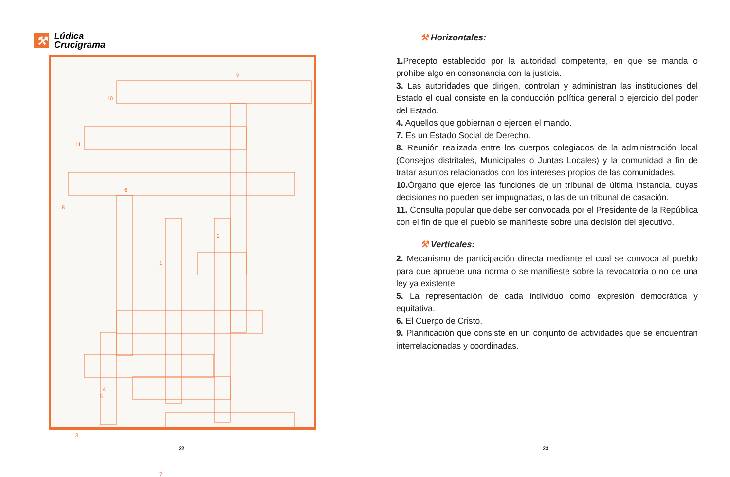⚒
Lúdica
Crucigrama
9
10
11
6
8
2
1
4
5
3
7
22
⚒ Horizontales:
1. Precepto establecido por la autoridad competente, en que se manda o prohíbe algo en consonancia con la justicia.
3. Las autoridades que dirigen, controlan y administran las instituciones del Estado el cual consiste en la conducción política general o ejercicio del poder del Estado.
4. Aquellos que gobiernan o ejercen el mando.
7. Es un Estado Social de Derecho.
8. Reunión realizada entre los cuerpos colegiados de la administración local (Consejos distritales, Municipales o Juntas Locales) y la comunidad a fin de tratar asuntos relacionados con los intereses propios de las comunidades.
10. Órgano que ejerce las funciones de un tribunal de última instancia, cuyas decisiones no pueden ser impugnadas, o las de un tribunal de casación.
11. Consulta popular que debe ser convocada por el Presidente de la República con el fin de que el pueblo se manifieste sobre una decisión del ejecutivo.
⚒ Verticales:
2. Mecanismo de participación directa mediante el cual se convoca al pueblo para que apruebe una norma o se manifieste sobre la revocatoria o no de una ley ya existente.
5. La representación de cada individuo como expresión democrática y equitativa.
6. El Cuerpo de Cristo.
9. Planificación que consiste en un conjunto de actividades que se encuentran interrelacionadas y coordinadas.
23